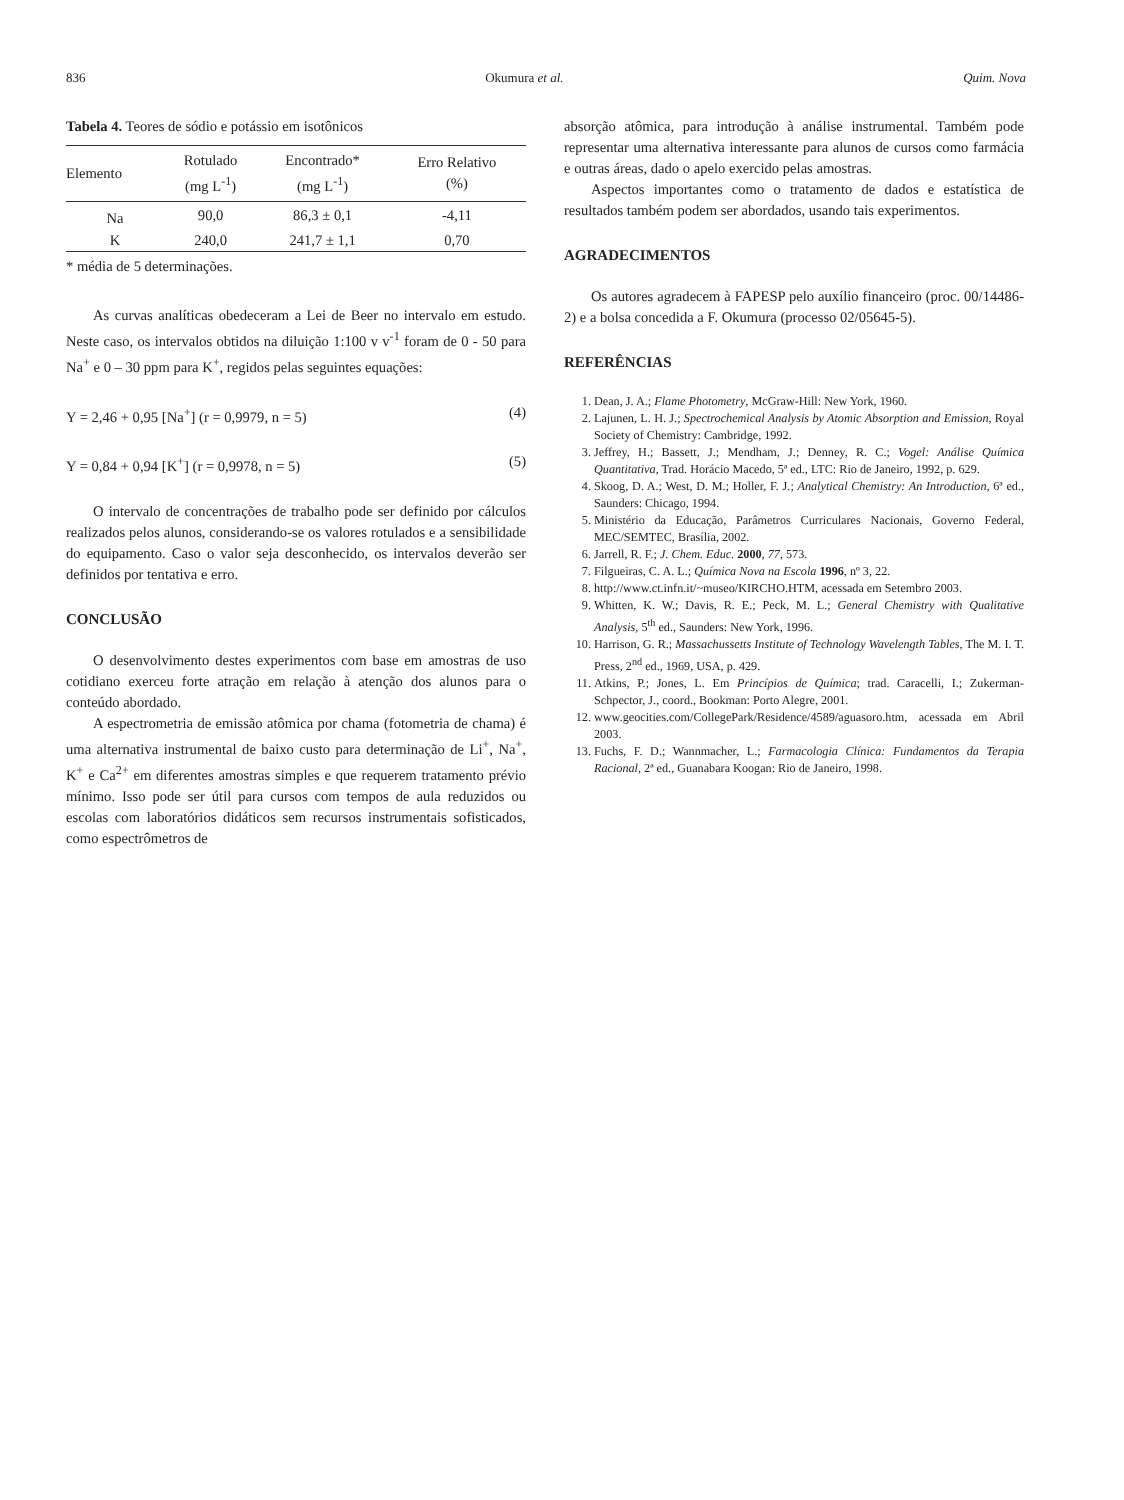836 Okumura et al. Quim. Nova
Tabela 4. Teores de sódio e potássio em isotônicos
| Elemento | Rotulado (mg L<sup>-1</sup>) | Encontrado* (mg L<sup>-1</sup>) | Erro Relativo (%) |
| --- | --- | --- | --- |
| Na | 90,0 | 86,3 ± 0,1 | -4,11 |
| K | 240,0 | 241,7 ± 1,1 | 0,70 |
* média de 5 determinações.
As curvas analíticas obedeceram a Lei de Beer no intervalo em estudo. Neste caso, os intervalos obtidos na diluição 1:100 v v<sup>-1</sup> foram de 0 - 50 para Na<sup>+</sup> e 0 – 30 ppm para K<sup>+</sup>, regidos pelas seguintes equações:
Y = 2,46 + 0,95 [Na<sup>+</sup>] (r = 0,9979, n = 5) (4)
Y = 0,84 + 0,94 [K<sup>+</sup>] (r = 0,9978, n = 5) (5)
O intervalo de concentrações de trabalho pode ser definido por cálculos realizados pelos alunos, considerando-se os valores rotulados e a sensibilidade do equipamento. Caso o valor seja desconhecido, os intervalos deverão ser definidos por tentativa e erro.
CONCLUSÃO
O desenvolvimento destes experimentos com base em amostras de uso cotidiano exerceu forte atração em relação à atenção dos alunos para o conteúdo abordado.
A espectrometria de emissão atômica por chama (fotometria de chama) é uma alternativa instrumental de baixo custo para determinação de Li<sup>+</sup>, Na<sup>+</sup>, K<sup>+</sup> e Ca<sup>2+</sup> em diferentes amostras simples e que requerem tratamento prévio mínimo. Isso pode ser útil para cursos com tempos de aula reduzidos ou escolas com laboratórios didáticos sem recursos instrumentais sofisticados, como espectrômetros de
absorção atômica, para introdução à análise instrumental. Também pode representar uma alternativa interessante para alunos de cursos como farmácia e outras áreas, dado o apelo exercido pelas amostras.
Aspectos importantes como o tratamento de dados e estatística de resultados também podem ser abordados, usando tais experimentos.
AGRADECIMENTOS
Os autores agradecem à FAPESP pelo auxílio financeiro (proc. 00/14486-2) e a bolsa concedida a F. Okumura (processo 02/05645-5).
REFERÊNCIAS
1. Dean, J. A.; Flame Photometry, McGraw-Hill: New York, 1960.
2. Lajunen, L. H. J.; Spectrochemical Analysis by Atomic Absorption and Emission, Royal Society of Chemistry: Cambridge, 1992.
3. Jeffrey, H.; Bassett, J.; Mendham, J.; Denney, R. C.; Vogel: Análise Química Quantitativa, Trad. Horácio Macedo, 5ª ed., LTC: Rio de Janeiro, 1992, p. 629.
4. Skoog, D. A.; West, D. M.; Holler, F. J.; Analytical Chemistry: An Introduction, 6ª ed., Saunders: Chicago, 1994.
5. Ministério da Educação, Parâmetros Curriculares Nacionais, Governo Federal, MEC/SEMTEC, Brasília, 2002.
6. Jarrell, R. F.; J. Chem. Educ. 2000, 77, 573.
7. Filgueiras, C. A. L.; Química Nova na Escola 1996, nº 3, 22.
8. http://www.ct.infn.it/~museo/KIRCHO.HTM, acessada em Setembro 2003.
9. Whitten, K. W.; Davis, R. E.; Peck, M. L.; General Chemistry with Qualitative Analysis, 5<sup>th</sup> ed., Saunders: New York, 1996.
10. Harrison, G. R.; Massachussetts Institute of Technology Wavelength Tables, The M. I. T. Press, 2<sup>nd</sup> ed., 1969, USA, p. 429.
11. Atkins, P.; Jones, L. Em Princípios de Química; trad. Caracelli, I.; Zukerman-Schpector, J., coord., Bookman: Porto Alegre, 2001.
12. www.geocities.com/CollegePark/Residence/4589/aguasoro.htm, acessada em Abril 2003.
13. Fuchs, F. D.; Wannmacher, L.; Farmacologia Clínica: Fundamentos da Terapia Racional, 2ª ed., Guanabara Koogan: Rio de Janeiro, 1998.